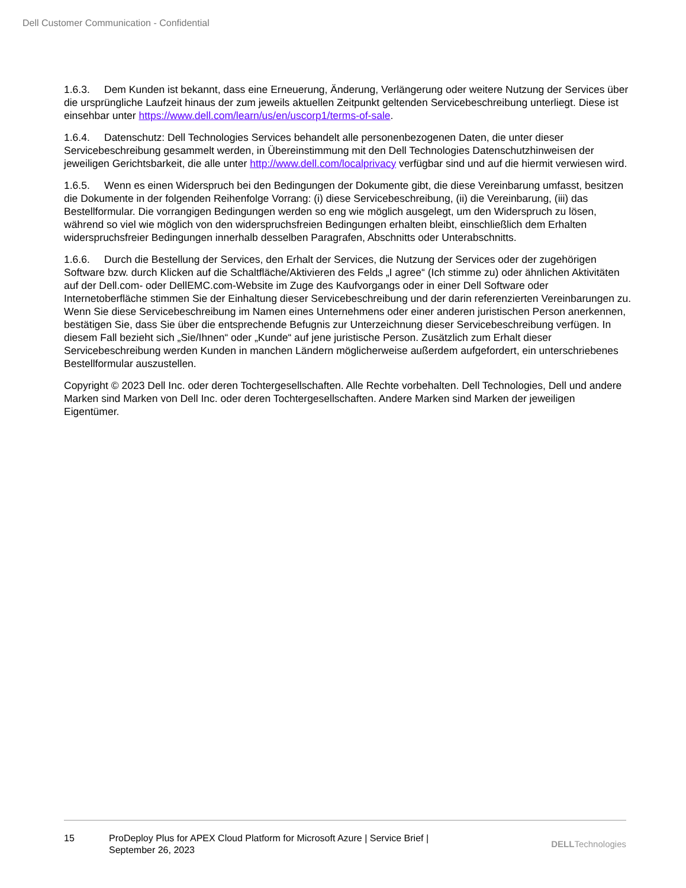Dell Customer Communication - Confidential
1.6.3. Dem Kunden ist bekannt, dass eine Erneuerung, Änderung, Verlängerung oder weitere Nutzung der Services über die ursprüngliche Laufzeit hinaus der zum jeweils aktuellen Zeitpunkt geltenden Servicebeschreibung unterliegt. Diese ist einsehbar unter https://www.dell.com/learn/us/en/uscorp1/terms-of-sale.
1.6.4. Datenschutz: Dell Technologies Services behandelt alle personenbezogenen Daten, die unter dieser Servicebeschreibung gesammelt werden, in Übereinstimmung mit den Dell Technologies Datenschutzhinweisen der jeweiligen Gerichtsbarkeit, die alle unter http://www.dell.com/localprivacy verfügbar sind und auf die hiermit verwiesen wird.
1.6.5. Wenn es einen Widerspruch bei den Bedingungen der Dokumente gibt, die diese Vereinbarung umfasst, besitzen die Dokumente in der folgenden Reihenfolge Vorrang: (i) diese Servicebeschreibung, (ii) die Vereinbarung, (iii) das Bestellformular. Die vorrangigen Bedingungen werden so eng wie möglich ausgelegt, um den Widerspruch zu lösen, während so viel wie möglich von den widerspruchsfreien Bedingungen erhalten bleibt, einschließlich dem Erhalten widerspruchsfreier Bedingungen innerhalb desselben Paragrafen, Abschnitts oder Unterabschnitts.
1.6.6. Durch die Bestellung der Services, den Erhalt der Services, die Nutzung der Services oder der zugehörigen Software bzw. durch Klicken auf die Schaltfläche/Aktivieren des Felds „I agree“ (Ich stimme zu) oder ähnlichen Aktivitäten auf der Dell.com- oder DellEMC.com-Website im Zuge des Kaufvorgangs oder in einer Dell Software oder Internetoberfläche stimmen Sie der Einhaltung dieser Servicebeschreibung und der darin referenzierten Vereinbarungen zu. Wenn Sie diese Servicebeschreibung im Namen eines Unternehmens oder einer anderen juristischen Person anerkennen, bestätigen Sie, dass Sie über die entsprechende Befugnis zur Unterzeichnung dieser Servicebeschreibung verfügen. In diesem Fall bezieht sich „Sie/Ihnen“ oder „Kunde“ auf jene juristische Person. Zusätzlich zum Erhalt dieser Servicebeschreibung werden Kunden in manchen Ländern möglicherweise außerdem aufgefordert, ein unterschriebenes Bestellformular auszustellen.
Copyright © 2023 Dell Inc. oder deren Tochtergesellschaften. Alle Rechte vorbehalten. Dell Technologies, Dell und andere Marken sind Marken von Dell Inc. oder deren Tochtergesellschaften. Andere Marken sind Marken der jeweiligen Eigentümer.
15 ProDeploy Plus for APEX Cloud Platform for Microsoft Azure | Service Brief | September 26, 2023
DELLTechnologies